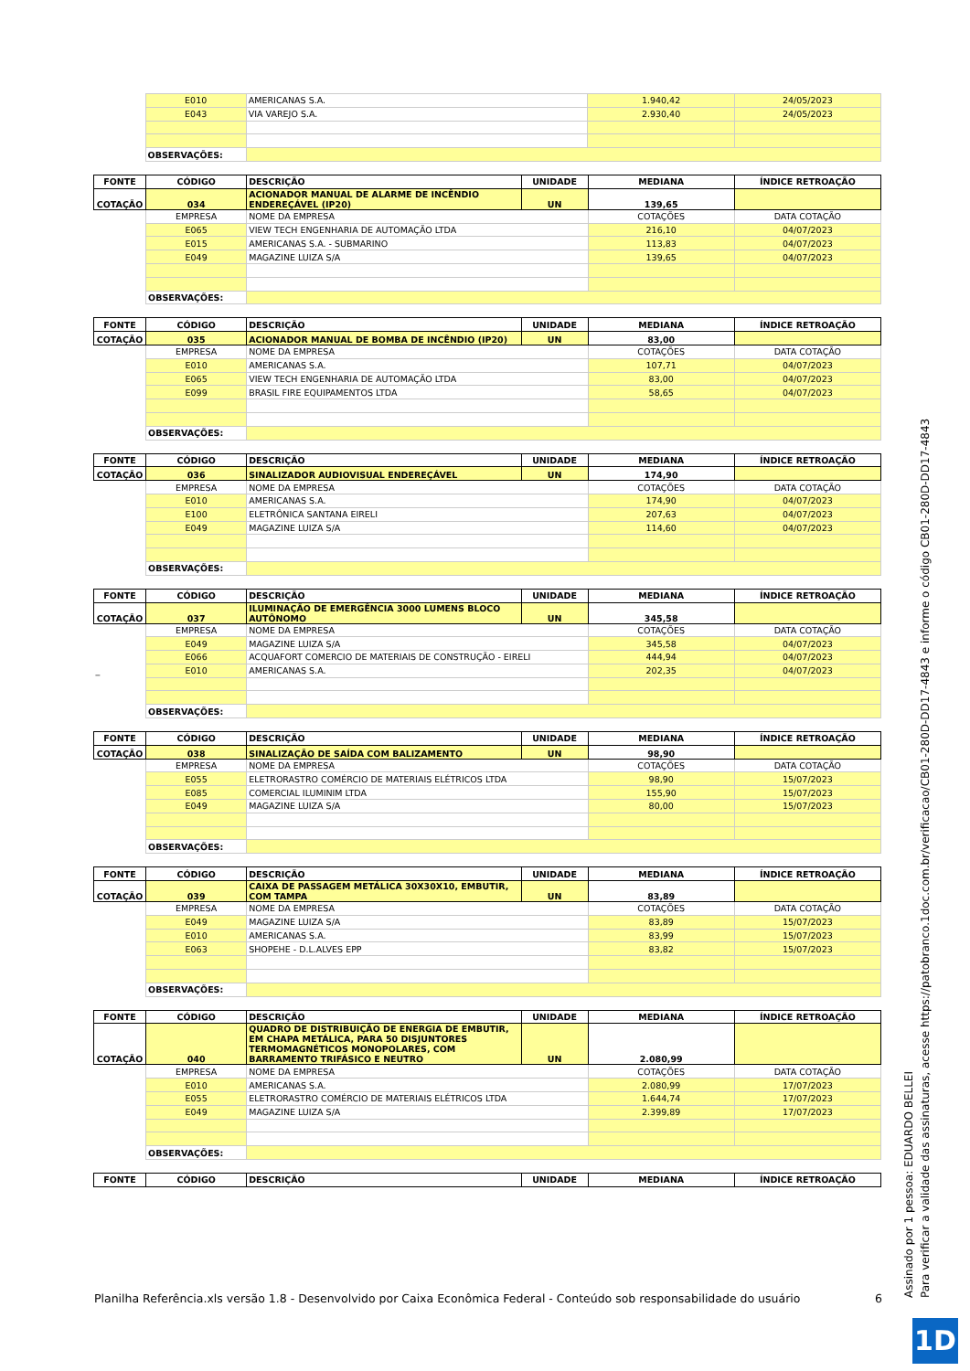| | E010 | AMERICANAS S.A. | 1.940,42 | 24/05/2023 |
| | E043 | VIA VAREJO S.A. | 2.930,40 | 24/05/2023 |
| | OBSERVAÇÕES: | | | |
| FONTE | CÓDIGO | DESCRIÇÃO | UNIDADE | MEDIANA | ÍNDICE RETROAÇÃO |
| --- | --- | --- | --- | --- | --- |
| COTAÇÃO | 034 | ACIONADOR MANUAL DE ALARME DE INCÊNDIO ENDEREÇÁVEL (IP20) | UN | 139,65 | |
| | EMPRESA | NOME DA EMPRESA | | COTAÇÕES | DATA COTAÇÃO |
| | E065 | VIEW TECH ENGENHARIA DE AUTOMAÇÃO LTDA | | 216,10 | 04/07/2023 |
| | E015 | AMERICANAS S.A. - SUBMARINO | | 113,83 | 04/07/2023 |
| | E049 | MAGAZINE LUIZA S/A | | 139,65 | 04/07/2023 |
| | OBSERVAÇÕES: | | | | |
| FONTE | CÓDIGO | DESCRIÇÃO | UNIDADE | MEDIANA | ÍNDICE RETROAÇÃO |
| --- | --- | --- | --- | --- | --- |
| COTAÇÃO | 035 | ACIONADOR MANUAL DE BOMBA DE INCÊNDIO (IP20) | UN | 83,00 | |
| | EMPRESA | NOME DA EMPRESA | | COTAÇÕES | DATA COTAÇÃO |
| | E010 | AMERICANAS S.A. | | 107,71 | 04/07/2023 |
| | E065 | VIEW TECH ENGENHARIA DE AUTOMAÇÃO LTDA | | 83,00 | 04/07/2023 |
| | E099 | BRASIL FIRE EQUIPAMENTOS LTDA | | 58,65 | 04/07/2023 |
| | OBSERVAÇÕES: | | | | |
| FONTE | CÓDIGO | DESCRIÇÃO | UNIDADE | MEDIANA | ÍNDICE RETROAÇÃO |
| --- | --- | --- | --- | --- | --- |
| COTAÇÃO | 036 | SINALIZADOR AUDIOVISUAL ENDEREÇÁVEL | UN | 174,90 | |
| | EMPRESA | NOME DA EMPRESA | | COTAÇÕES | DATA COTAÇÃO |
| | E010 | AMERICANAS S.A. | | 174,90 | 04/07/2023 |
| | E100 | ELETRÔNICA SANTANA EIRELI | | 207,63 | 04/07/2023 |
| | E049 | MAGAZINE LUIZA S/A | | 114,60 | 04/07/2023 |
| | OBSERVAÇÕES: | | | | |
| FONTE | CÓDIGO | DESCRIÇÃO | UNIDADE | MEDIANA | ÍNDICE RETROAÇÃO |
| --- | --- | --- | --- | --- | --- |
| COTAÇÃO | 037 | ILUMINAÇÃO DE EMERGÊNCIA 3000 LUMENS BLOCO AUTÔNOMO | UN | 345,58 | |
| | EMPRESA | NOME DA EMPRESA | | COTAÇÕES | DATA COTAÇÃO |
| | E049 | MAGAZINE LUIZA S/A | | 345,58 | 04/07/2023 |
| | E066 | ACQUAFORT COMERCIO DE MATERIAIS DE CONSTRUÇÃO - EIRELI | | 444,94 | 04/07/2023 |
| _ | E010 | AMERICANAS S.A. | | 202,35 | 04/07/2023 |
| | OBSERVAÇÕES: | | | | |
| FONTE | CÓDIGO | DESCRIÇÃO | UNIDADE | MEDIANA | ÍNDICE RETROAÇÃO |
| --- | --- | --- | --- | --- | --- |
| COTAÇÃO | 038 | SINALIZAÇÃO DE SAÍDA COM BALIZAMENTO | UN | 98,90 | |
| | EMPRESA | NOME DA EMPRESA | | COTAÇÕES | DATA COTAÇÃO |
| | E055 | ELETRORASTRO COMÉRCIO DE MATERIAIS ELÉTRICOS LTDA | | 98,90 | 15/07/2023 |
| | E085 | COMERCIAL ILUMINIM LTDA | | 155,90 | 15/07/2023 |
| | E049 | MAGAZINE LUIZA S/A | | 80,00 | 15/07/2023 |
| | OBSERVAÇÕES: | | | | |
| FONTE | CÓDIGO | DESCRIÇÃO | UNIDADE | MEDIANA | ÍNDICE RETROAÇÃO |
| --- | --- | --- | --- | --- | --- |
| COTAÇÃO | 039 | CAIXA DE PASSAGEM METÁLICA 30X30X10, EMBUTIR, COM TAMPA | UN | 83,89 | |
| | EMPRESA | NOME DA EMPRESA | | COTAÇÕES | DATA COTAÇÃO |
| | E049 | MAGAZINE LUIZA S/A | | 83,89 | 15/07/2023 |
| | E010 | AMERICANAS S.A. | | 83,99 | 15/07/2023 |
| | E063 | SHOPEHE - D.L.ALVES EPP | | 83,82 | 15/07/2023 |
| | OBSERVAÇÕES: | | | | |
| FONTE | CÓDIGO | DESCRIÇÃO | UNIDADE | MEDIANA | ÍNDICE RETROAÇÃO |
| --- | --- | --- | --- | --- | --- |
| COTAÇÃO | 040 | QUADRO DE DISTRIBUIÇÃO DE ENERGIA DE EMBUTIR, EM CHAPA METÁLICA, PARA 50 DISJUNTORES TERMOMAGNÉTICOS MONOPOLARES, COM BARRAMENTO TRIFÁSICO E NEUTRO | UN | 2.080,99 | |
| | EMPRESA | NOME DA EMPRESA | | COTAÇÕES | DATA COTAÇÃO |
| | E010 | AMERICANAS S.A. | | 2.080,99 | 17/07/2023 |
| | E055 | ELETRORASTRO COMÉRCIO DE MATERIAIS ELÉTRICOS LTDA | | 1.644,74 | 17/07/2023 |
| | E049 | MAGAZINE LUIZA S/A | | 2.399,89 | 17/07/2023 |
| | OBSERVAÇÕES: | | | | |
| FONTE | CÓDIGO | DESCRIÇÃO | UNIDADE | MEDIANA | ÍNDICE RETROAÇÃO |
| --- | --- | --- | --- | --- | --- |
Planilha Referência.xls versão 1.8 - Desenvolvido por Caixa Econômica Federal - Conteúdo sob responsabilidade do usuário 6
Assinado por 1 pessoa: EDUARDO BELLEI
Para verificar a validade das assinaturas, acesse https://patobranco.1doc.com.br/verificacao/CB01-280D-DD17-4843 e informe o código CB01-280D-DD17-4843
1D